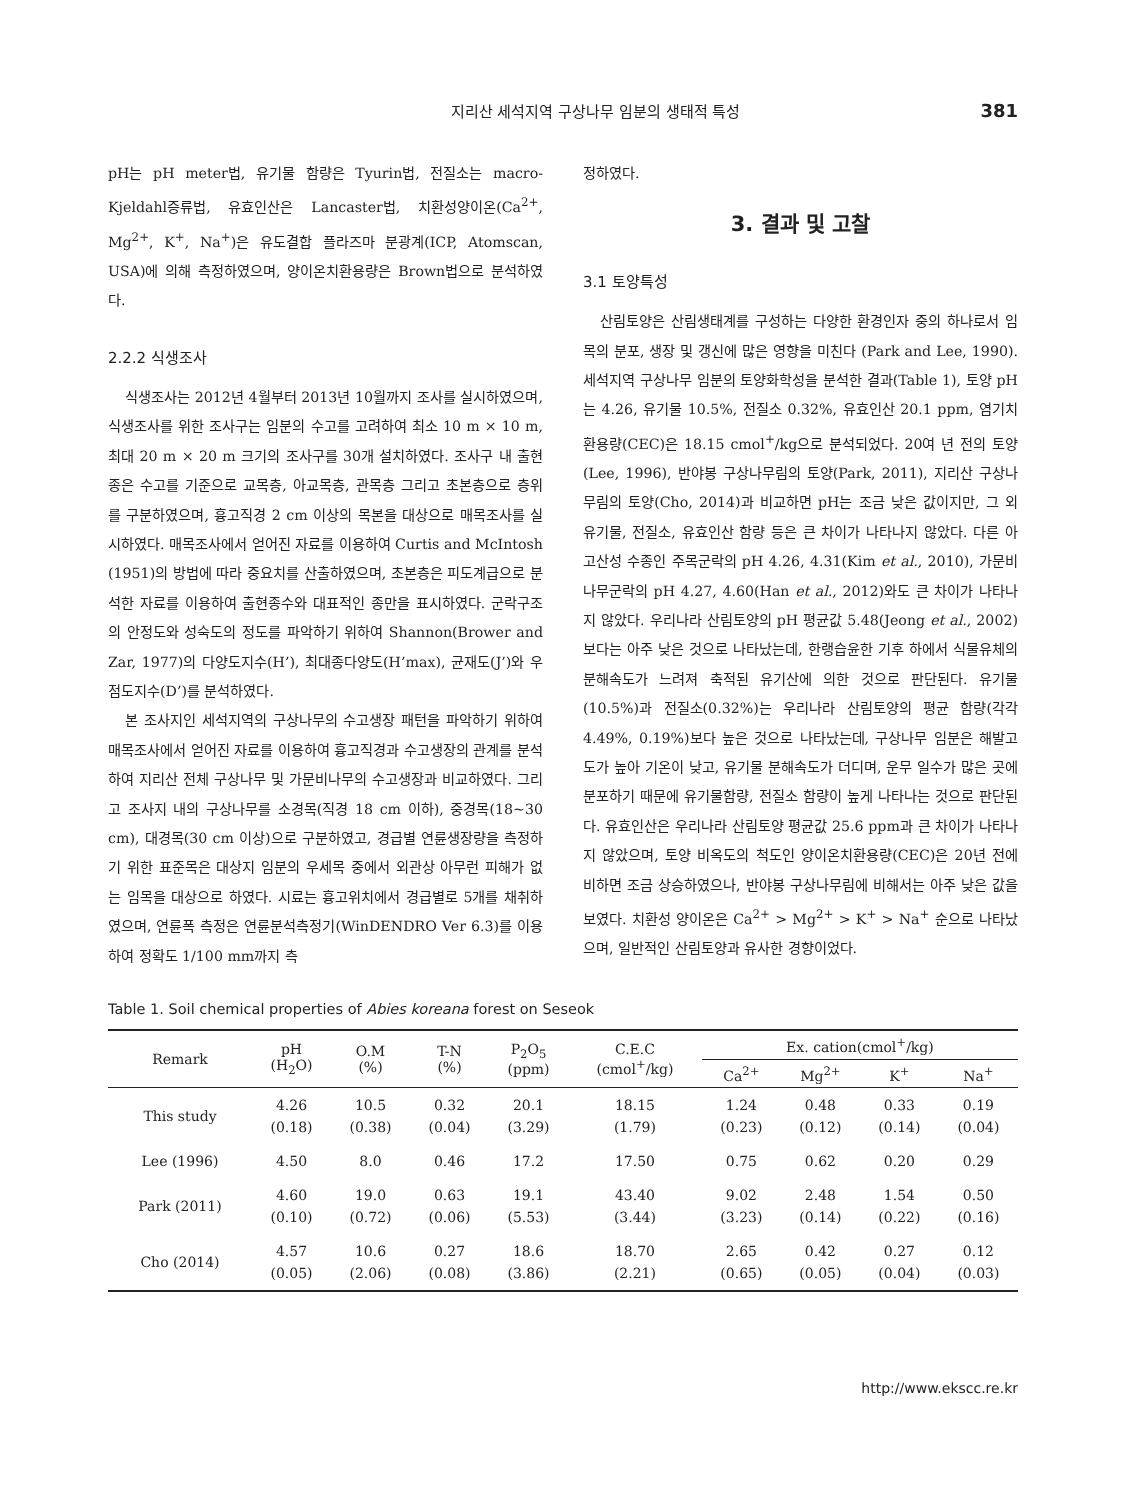지리산 세석지역 구상나무 임분의 생태적 특성 381
pH는 pH meter법, 유기물 함량은 Tyurin법, 전질소는 macro-Kjeldahl증류법, 유효인산은 Lancaster법, 치환성양이온(Ca<sup>2+</sup>, Mg<sup>2+</sup>, K<sup>+</sup>, Na<sup>+</sup>)은 유도결합 플라즈마 분광계(ICP, Atomscan, USA)에 의해 측정하였으며, 양이온치환용량은 Brown법으로 분석하였다.
2.2.2 식생조사
식생조사는 2012년 4월부터 2013년 10월까지 조사를 실시하였으며, 식생조사를 위한 조사구는 임분의 수고를 고려하여 최소 10 m × 10 m, 최대 20 m × 20 m 크기의 조사구를 30개 설치하였다. 조사구 내 출현종은 수고를 기준으로 교목층, 아교목층, 관목층 그리고 초본층으로 층위를 구분하였으며, 흉고직경 2 cm 이상의 목본을 대상으로 매목조사를 실시하였다. 매목조사에서 얻어진 자료를 이용하여 Curtis and McIntosh (1951)의 방법에 따라 중요치를 산출하였으며, 초본층은 피도계급으로 분석한 자료를 이용하여 출현종수와 대표적인 종만을 표시하였다. 군락구조의 안정도와 성숙도의 정도를 파악하기 위하여 Shannon(Brower and Zar, 1977)의 다양도지수(H’), 최대종다양도(H’max), 균재도(J’)와 우점도지수(D’)를 분석하였다.
본 조사지인 세석지역의 구상나무의 수고생장 패턴을 파악하기 위하여 매목조사에서 얻어진 자료를 이용하여 흉고직경과 수고생장의 관계를 분석하여 지리산 전체 구상나무 및 가문비나무의 수고생장과 비교하였다. 그리고 조사지 내의 구상나무를 소경목(직경 18 cm 이하), 중경목(18~30 cm), 대경목(30 cm 이상)으로 구분하였고, 경급별 연륜생장량을 측정하기 위한 표준목은 대상지 임분의 우세목 중에서 외관상 아무런 피해가 없는 임목을 대상으로 하였다. 시료는 흉고위치에서 경급별로 5개를 채취하였으며, 연륜폭 측정은 연륜분석측정기(WinDENDRO Ver 6.3)를 이용하여 정확도 1/100 mm까지 측
정하였다.
3. 결과 및 고찰
3.1 토양특성
산림토양은 산림생태계를 구성하는 다양한 환경인자 중의 하나로서 임목의 분포, 생장 및 갱신에 많은 영향을 미친다 (Park and Lee, 1990). 세석지역 구상나무 임분의 토양화학성을 분석한 결과(Table 1), 토양 pH는 4.26, 유기물 10.5%, 전질소 0.32%, 유효인산 20.1 ppm, 염기치환용량(CEC)은 18.15 cmol<sup>+</sup>/kg으로 분석되었다. 20여 년 전의 토양(Lee, 1996), 반야봉 구상나무림의 토양(Park, 2011), 지리산 구상나무림의 토양(Cho, 2014)과 비교하면 pH는 조금 낮은 값이지만, 그 외 유기물, 전질소, 유효인산 함량 등은 큰 차이가 나타나지 않았다. 다른 아고산성 수종인 주목군락의 pH 4.26, 4.31(Kim et al., 2010), 가문비나무군락의 pH 4.27, 4.60(Han et al., 2012)와도 큰 차이가 나타나지 않았다. 우리나라 산림토양의 pH 평균값 5.48(Jeong et al., 2002)보다는 아주 낮은 것으로 나타났는데, 한랭습윤한 기후 하에서 식물유체의 분해속도가 느려져 축적된 유기산에 의한 것으로 판단된다. 유기물(10.5%)과 전질소(0.32%)는 우리나라 산림토양의 평균 함량(각각 4.49%, 0.19%)보다 높은 것으로 나타났는데, 구상나무 임분은 해발고도가 높아 기온이 낮고, 유기물 분해속도가 더디며, 운무 일수가 많은 곳에 분포하기 때문에 유기물함량, 전질소 함량이 높게 나타나는 것으로 판단된다. 유효인산은 우리나라 산림토양 평균값 25.6 ppm과 큰 차이가 나타나지 않았으며, 토양 비옥도의 척도인 양이온치환용량(CEC)은 20년 전에 비하면 조금 상승하였으나, 반야봉 구상나무림에 비해서는 아주 낮은 값을 보였다. 치환성 양이온은 Ca<sup>2+</sup> > Mg<sup>2+</sup> > K<sup>+</sup> > Na<sup>+</sup> 순으로 나타났으며, 일반적인 산림토양과 유사한 경향이었다.
Table 1. Soil chemical properties of Abies koreana forest on Seseok
| Remark | pH (H<sub>2</sub>O) | O.M (%) | T-N (%) | P<sub>2</sub>O<sub>5</sub> (ppm) | C.E.C (cmol<sup>+</sup>/kg) | Ex. cation(cmol<sup>+</sup>/kg) | | | |
| --- | --- | --- | --- | --- | --- | --- | --- | --- | --- |
| | | | | | | Ca<sup>2+</sup> | Mg<sup>2+</sup> | K<sup>+</sup> | Na<sup>+</sup> |
| This study | 4.26 (0.18) | 10.5 (0.38) | 0.32 (0.04) | 20.1 (3.29) | 18.15 (1.79) | 1.24 (0.23) | 0.48 (0.12) | 0.33 (0.14) | 0.19 (0.04) |
| Lee (1996) | 4.50 | 8.0 | 0.46 | 17.2 | 17.50 | 0.75 | 0.62 | 0.20 | 0.29 |
| Park (2011) | 4.60 (0.10) | 19.0 (0.72) | 0.63 (0.06) | 19.1 (5.53) | 43.40 (3.44) | 9.02 (3.23) | 2.48 (0.14) | 1.54 (0.22) | 0.50 (0.16) |
| Cho (2014) | 4.57 (0.05) | 10.6 (2.06) | 0.27 (0.08) | 18.6 (3.86) | 18.70 (2.21) | 2.65 (0.65) | 0.42 (0.05) | 0.27 (0.04) | 0.12 (0.03) |
http://www.ekscc.re.kr